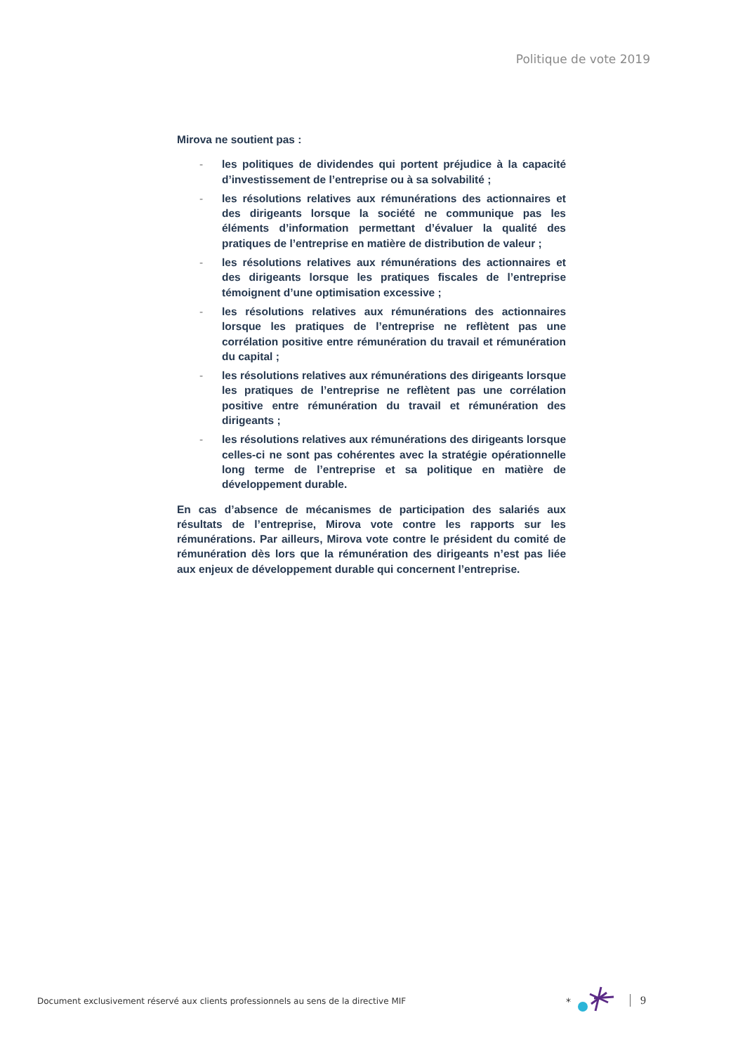Politique de vote 2019
Mirova ne soutient pas :
- les politiques de dividendes qui portent préjudice à la capacité d’investissement de l’entreprise ou à sa solvabilité ;
- les résolutions relatives aux rémunérations des actionnaires et des dirigeants lorsque la société ne communique pas les éléments d’information permettant d’évaluer la qualité des pratiques de l’entreprise en matière de distribution de valeur ;
- les résolutions relatives aux rémunérations des actionnaires et des dirigeants lorsque les pratiques fiscales de l’entreprise témoignent d’une optimisation excessive ;
- les résolutions relatives aux rémunérations des actionnaires lorsque les pratiques de l’entreprise ne reflètent pas une corrélation positive entre rémunération du travail et rémunération du capital ;
- les résolutions relatives aux rémunérations des dirigeants lorsque les pratiques de l’entreprise ne reflètent pas une corrélation positive entre rémunération du travail et rémunération des dirigeants ;
- les résolutions relatives aux rémunérations des dirigeants lorsque celles-ci ne sont pas cohérentes avec la stratégie opérationnelle long terme de l’entreprise et sa politique en matière de développement durable.
En cas d’absence de mécanismes de participation des salariés aux résultats de l’entreprise, Mirova vote contre les rapports sur les rémunérations. Par ailleurs, Mirova vote contre le président du comité de rémunération dès lors que la rémunération des dirigeants n’est pas liée aux enjeux de développement durable qui concernent l’entreprise.
Document exclusivement réservé aux clients professionnels au sens de la directive MIF
*
9